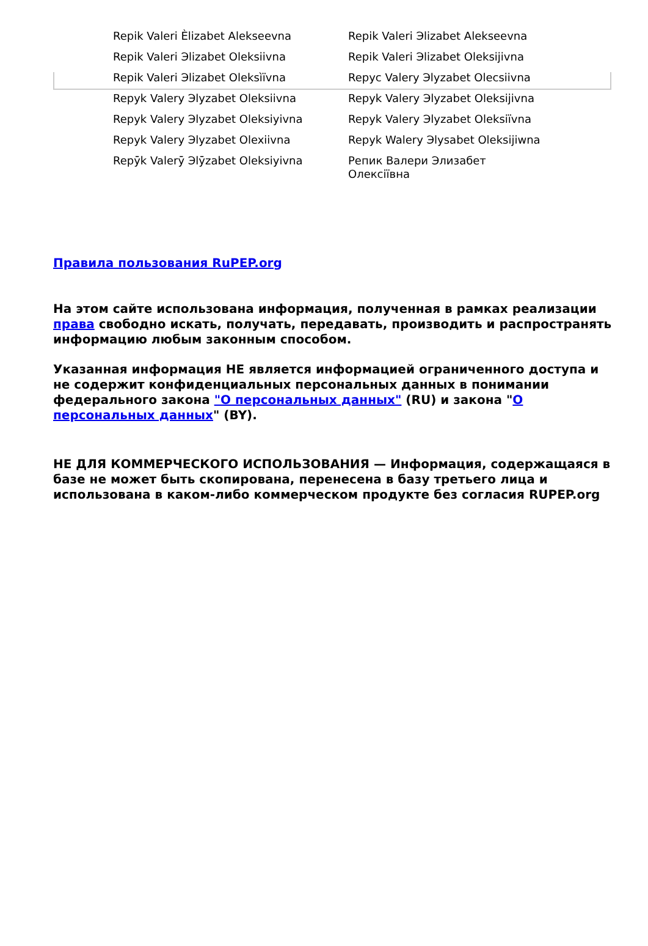| Repik Valeri Èlizabet Alekseevna | Repik Valeri Эlizabet Alekseevna |
| Repik Valeri Эlizabet Oleksiivna | Repik Valeri Эlizabet Oleksijivna |
| Repik Valeri Эlizabet Oleksìïvna | Repyc Valery Эlyzabet Olecsiivna |
| Repyk Valery Эlyzabet Oleksiivna | Repyk Valery Эlyzabet Oleksijivna |
| Repyk Valery Эlyzabet Oleksiyivna | Repyk Valery Эlyzabet Oleksiïvna |
| Repyk Valery Эlyzabet Olexiivna | Repyk Walery Эlysabet Oleksijiwna |
| Repȳk Valerȳ Эlȳzabet Oleksiyivna | Репик Валери Элизабет Олексіївна |
Правила пользования RuPEP.org
На этом сайте использована информация, полученная в рамках реализации права свободно искать, получать, передавать, производить и распространять информацию любым законным способом.
Указанная информация НЕ является информацией ограниченного доступа и не содержит конфиденциальных персональных данных в понимании федерального закона "О персональных данных" (RU) и закона "О персональных данных" (BY).
НЕ ДЛЯ КОММЕРЧЕСКОГО ИСПОЛЬЗОВАНИЯ — Информация, содержащаяся в базе не может быть скопирована, перенесена в базу третьего лица и использована в каком-либо коммерческом продукте без согласия RUPEP.org